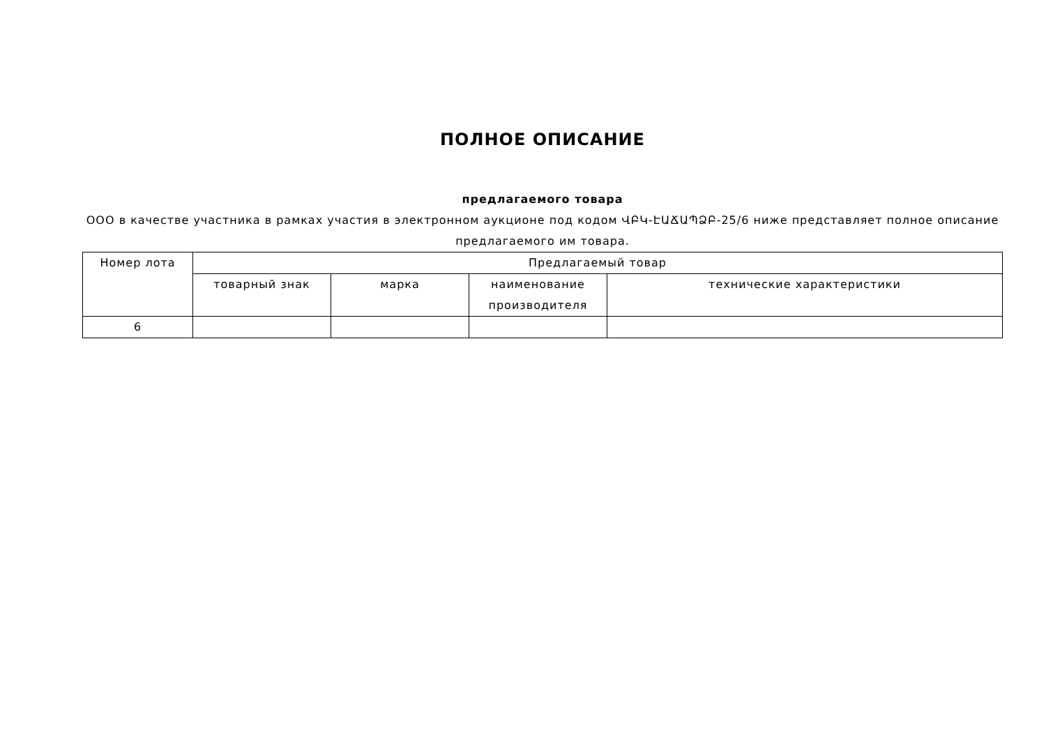ПОЛНОЕ ОПИСАНИЕ
предлагаемого товара
ООО в качестве участника в рамках участия в электронном аукционе под кодом ՎԲԿ-ԷԱՃԱՊՁԲ-25/6 ниже представляет полное описание предлагаемого им товара.
| Номер лота | Предлагаемый товар | | | |
| --- | --- | --- | --- | --- |
| | товарный знак | марка | наименование производителя | технические характеристики |
| 6 | | | | |